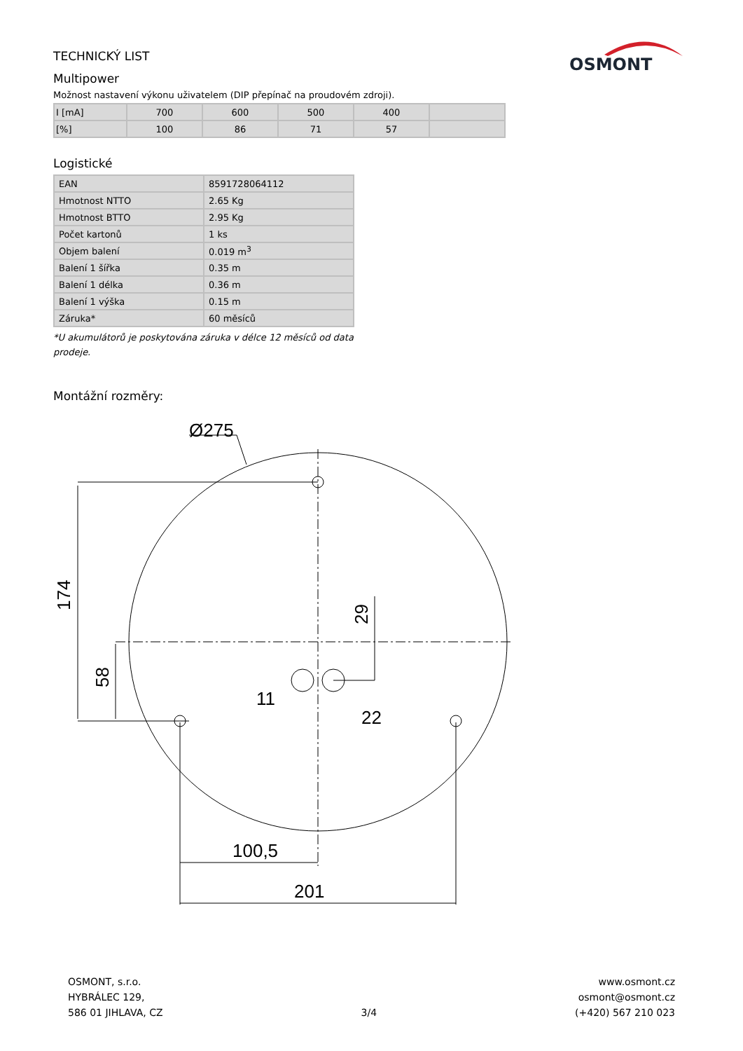OSMONT
TECHNICKÝ LIST
Multipower
Možnost nastavení výkonu uživatelem (DIP přepínač na proudovém zdroji).
| I [mA] | 700 | 600 | 500 | 400 | |
| [%] | 100 | 86 | 71 | 57 | |
Logistické
| EAN | 8591728064112 |
| Hmotnost NTTO | 2.65 Kg |
| Hmotnost BTTO | 2.95 Kg |
| Počet kartonů | 1 ks |
| Objem balení | 0.019 m<sup>3</sup> |
| Balení 1 šířka | 0.35 m |
| Balení 1 délka | 0.36 m |
| Balení 1 výška | 0.15 m |
| Záruka* | 60 měsíců |
*U akumulátorů je poskytována záruka v délce 12 měsíců od data prodeje.
Montážní rozměry:
Ø275
100,5
201
11
22
174
58
29
OSMONT, s.r.o.
HYBRÁLEC 129,
586 01 JIHLAVA, CZ
3/4 www.osmont.cz
osmont@osmont.cz
(+420) 567 210 023